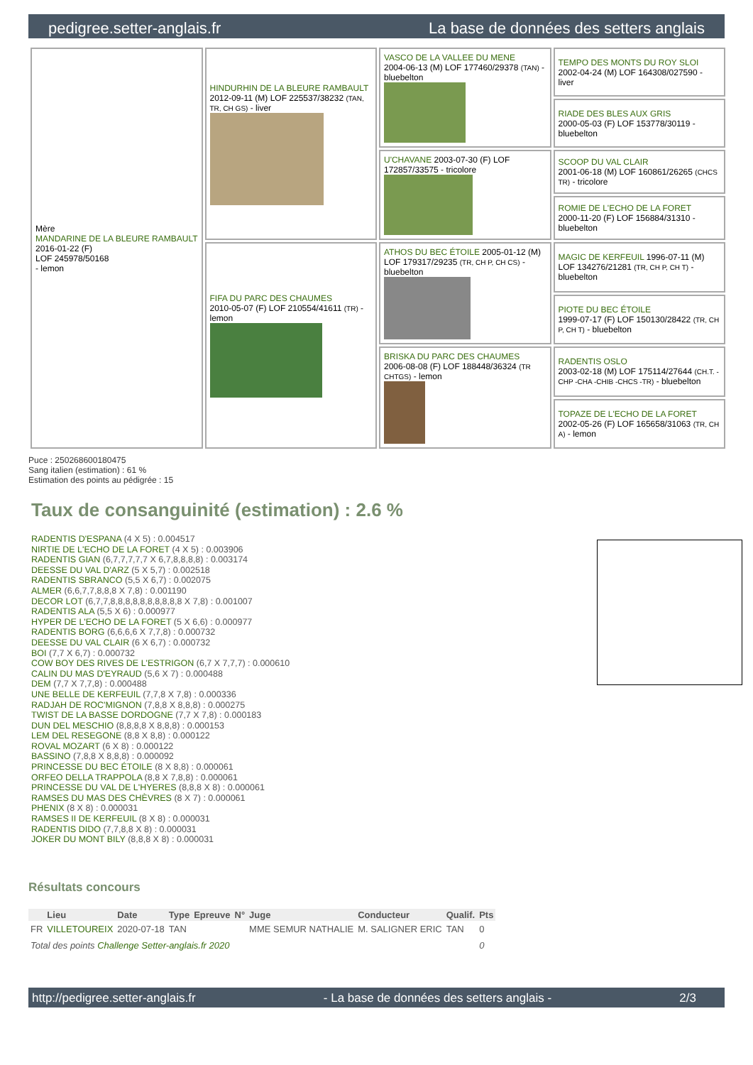pedigree.setter-anglais.fr La base de données des setters anglais
| Mère MANDARINE DE LA BLEURE RAMBAULT 2016-01-22 (F) LOF 245978/50168 - lemon | HINDURHIN DE LA BLEURE RAMBAULT 2012-09-11 (M) LOF 225537/38232 (TAN, TR, CH GS) - liver | VASCO DE LA VALLEE DU MENE 2004-06-13 (M) LOF 177460/29378 (TAN) - bluebelton | TEMPO DES MONTS DU ROY SLOI 2002-04-24 (M) LOF 164308/027590 - liver |
| | | | RIADE DES BLES AUX GRIS 2000-05-03 (F) LOF 153778/30119 - bluebelton |
| | | U'CHAVANE 2003-07-30 (F) LOF 172857/33575 - tricolore | SCOOP DU VAL CLAIR 2001-06-18 (M) LOF 160861/26265 (CHCS TR) - tricolore |
| | | | ROMIE DE L'ECHO DE LA FORET 2000-11-20 (F) LOF 156884/31310 - bluebelton |
| | FIFA DU PARC DES CHAUMES 2010-05-07 (F) LOF 210554/41611 (TR) - lemon | ATHOS DU BEC ÉTOILE 2005-01-12 (M) LOF 179317/29235 (TR, CH P, CH CS) - bluebelton | MAGIC DE KERFEUIL 1996-07-11 (M) LOF 134276/21281 (TR, CH P, CH T) - bluebelton |
| | | | PIOTE DU BEC ÉTOILE 1999-07-17 (F) LOF 150130/28422 (TR, CH P, CH T) - bluebelton |
| | | BRISKA DU PARC DES CHAUMES 2006-08-08 (F) LOF 188448/36324 (TR CHTGS) - lemon | RADENTIS OSLO 2003-02-18 (M) LOF 175114/27644 (CH.T. -CHP -CHA -CHIB -CHCS -TR) - bluebelton |
| | | | TOPAZE DE L'ECHO DE LA FORET 2002-05-26 (F) LOF 165658/31063 (TR, CH A) - lemon |
Puce : 250268600180475
Sang italien (estimation) : 61 %
Estimation des points au pédigrée : 15
Taux de consanguinité (estimation) : 2.6 %
RADENTIS D'ESPANA (4 X 5) : 0.004517
NIRTIE DE L'ECHO DE LA FORET (4 X 5) : 0.003906
RADENTIS GIAN (6,7,7,7,7,7 X 6,7,8,8,8,8) : 0.003174
DEESSE DU VAL D'ARZ (5 X 5,7) : 0.002518
RADENTIS SBRANCO (5,5 X 6,7) : 0.002075
ALMER (6,6,7,7,8,8,8 X 7,8) : 0.001190
DECOR LOT (6,7,7,8,8,8,8,8,8,8,8,8,8 X 7,8) : 0.001007
RADENTIS ALA (5,5 X 6) : 0.000977
HYPER DE L'ECHO DE LA FORET (5 X 6,6) : 0.000977
RADENTIS BORG (6,6,6,6 X 7,7,8) : 0.000732
DEESSE DU VAL CLAIR (6 X 6,7) : 0.000732
BOI (7,7 X 6,7) : 0.000732
COW BOY DES RIVES DE L'ESTRIGON (6,7 X 7,7,7) : 0.000610
CALIN DU MAS D'EYRAUD (5,6 X 7) : 0.000488
DEM (7,7 X 7,7,8) : 0.000488
UNE BELLE DE KERFEUIL (7,7,8 X 7,8) : 0.000336
RADJAH DE ROC'MIGNON (7,8,8 X 8,8,8) : 0.000275
TWIST DE LA BASSE DORDOGNE (7,7 X 7,8) : 0.000183
DUN DEL MESCHIO (8,8,8,8 X 8,8,8) : 0.000153
LEM DEL RESEGONE (8,8 X 8,8) : 0.000122
ROVAL MOZART (6 X 8) : 0.000122
BASSINO (7,8,8 X 8,8,8) : 0.000092
PRINCESSE DU BEC ÉTOILE (8 X 8,8) : 0.000061
ORFEO DELLA TRAPPOLA (8,8 X 7,8,8) : 0.000061
PRINCESSE DU VAL DE L'HYERES (8,8,8 X 8) : 0.000061
RAMSES DU MAS DES CHÈVRES (8 X 7) : 0.000061
PHENIX (8 X 8) : 0.000031
RAMSES II DE KERFEUIL (8 X 8) : 0.000031
RADENTIS DIDO (7,7,8,8 X 8) : 0.000031
JOKER DU MONT BILY (8,8,8 X 8) : 0.000031
Résultats concours
| | Lieu | Date | Type | Epreuve | N° | Juge | Conducteur | Qualif. | Pts |
| --- | --- | --- | --- | --- | --- | --- | --- | --- | --- |
| FR | VILLETOUREIX | 2020-07-18 | TAN | | | MME SEMUR NATHALIE | M. SALIGNER ERIC | TAN | 0 |
| Total des points Challenge Setter-anglais.fr 2020 | | | | | | | | | 0 |
http://pedigree.setter-anglais.fr - La base de données des setters anglais - 2/3